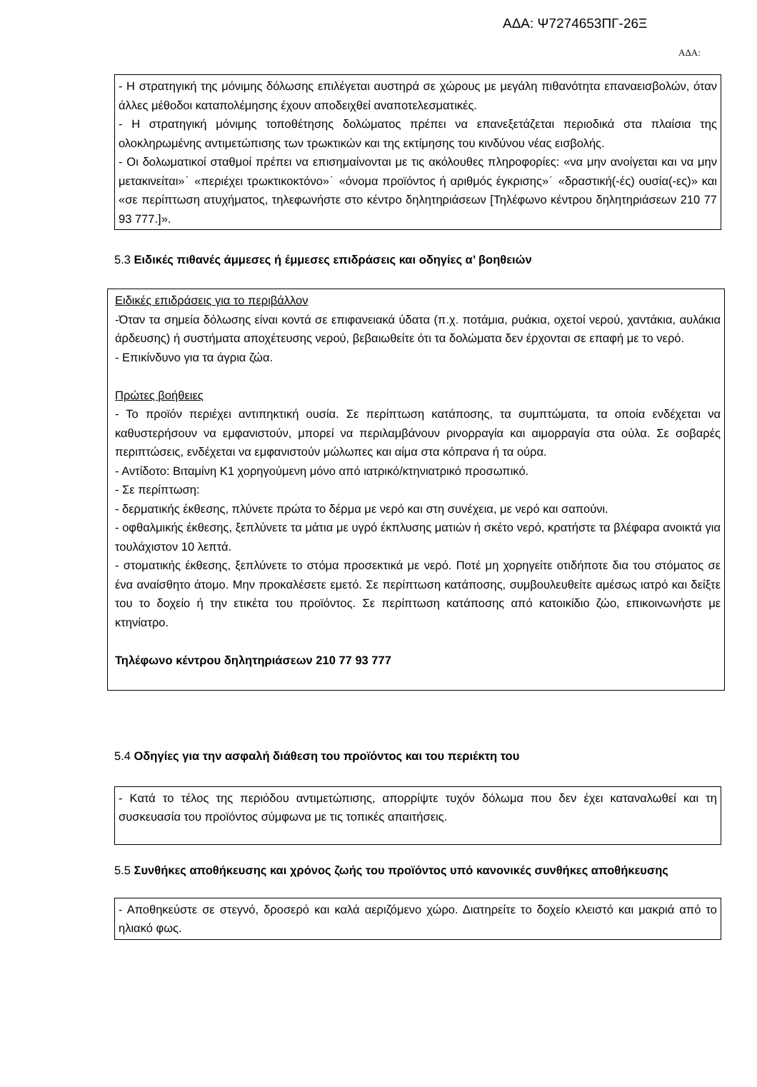ΑΔΑ: Ψ7274653ΠΓ-26Ξ
ΑΔΑ:
- Η στρατηγική της μόνιμης δόλωσης επιλέγεται αυστηρά σε χώρους με μεγάλη πιθανότητα επαναεισβολών, όταν άλλες μέθοδοι καταπολέμησης έχουν αποδειχθεί αναποτελεσματικές.
- Η στρατηγική μόνιμης τοποθέτησης δολώματος πρέπει να επανεξετάζεται περιοδικά στα πλαίσια της ολοκληρωμένης αντιμετώπισης των τρωκτικών και της εκτίμησης του κινδύνου νέας εισβολής.
- Οι δολωματικοί σταθμοί πρέπει να επισημαίνονται με τις ακόλουθες πληροφορίες: «να μην ανοίγεται και να μην μετακινείται»˙ «περιέχει τρωκτικοκτόνο»˙ «όνομα προϊόντος ή αριθμός έγκρισης»˙ «δραστική(-ές) ουσία(-ες)» και «σε περίπτωση ατυχήματος, τηλεφωνήστε στο κέντρο δηλητηριάσεων [Τηλέφωνο κέντρου δηλητηριάσεων 210 77 93 777.]».
5.3 Ειδικές πιθανές άμμεσες ή έμμεσες επιδράσεις και οδηγίες α’ βοηθειών
Ειδικές επιδράσεις για το περιβάλλον
-Όταν τα σημεία δόλωσης είναι κοντά σε επιφανειακά ύδατα (π.χ. ποτάμια, ρυάκια, οχετοί νερού, χαντάκια, αυλάκια άρδευσης) ή συστήματα αποχέτευσης νερού, βεβαιωθείτε ότι τα δολώματα δεν έρχονται σε επαφή με το νερό.
- Επικίνδυνο για τα άγρια ζώα.
Πρώτες βοήθειες
- Το προϊόν περιέχει αντιπηκτική ουσία. Σε περίπτωση κατάποσης, τα συμπτώματα, τα οποία ενδέχεται να καθυστερήσουν να εμφανιστούν, μπορεί να περιλαμβάνουν ρινορραγία και αιμορραγία στα ούλα. Σε σοβαρές περιπτώσεις, ενδέχεται να εμφανιστούν μώλωπες και αίμα στα κόπρανα ή τα ούρα.
- Αντίδοτο: Βιταμίνη Κ1 χορηγούμενη μόνο από ιατρικό/κτηνιατρικό προσωπικό.
- Σε περίπτωση:
- δερματικής έκθεσης, πλύνετε πρώτα το δέρμα με νερό και στη συνέχεια, με νερό και σαπούνι.
- οφθαλμικής έκθεσης, ξεπλύνετε τα μάτια με υγρό έκπλυσης ματιών ή σκέτο νερό, κρατήστε τα βλέφαρα ανοικτά για τουλάχιστον 10 λεπτά.
- στοματικής έκθεσης, ξεπλύνετε το στόμα προσεκτικά με νερό. Ποτέ μη χορηγείτε οτιδήποτε δια του στόματος σε ένα αναίσθητο άτομο. Μην προκαλέσετε εμετό. Σε περίπτωση κατάποσης, συμβουλευθείτε αμέσως ιατρό και δείξτε του το δοχείο ή την ετικέτα του προϊόντος. Σε περίπτωση κατάποσης από κατοικίδιο ζώο, επικοινωνήστε με κτηνίατρο.
Τηλέφωνο κέντρου δηλητηριάσεων 210 77 93 777
5.4 Οδηγίες για την ασφαλή διάθεση του προϊόντος και του περιέκτη του
- Κατά το τέλος της περιόδου αντιμετώπισης, απορρίψτε τυχόν δόλωμα που δεν έχει καταναλωθεί και τη συσκευασία του προϊόντος σύμφωνα με τις τοπικές απαιτήσεις.
5.5 Συνθήκες αποθήκευσης και χρόνος ζωής του προϊόντος υπό κανονικές συνθήκες αποθήκευσης
- Αποθηκεύστε σε στεγνό, δροσερό και καλά αεριζόμενο χώρο. Διατηρείτε το δοχείο κλειστό και μακριά από το ηλιακό φως.